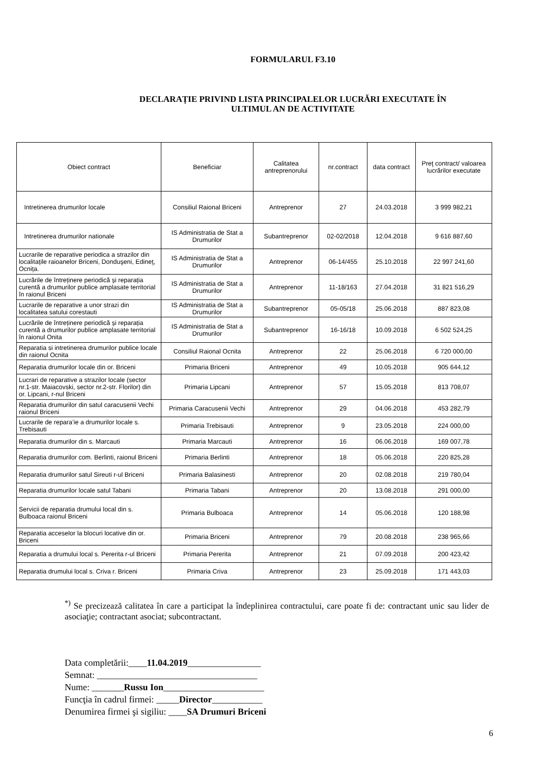FORMULARUL F3.10
DECLARAȚIE PRIVIND LISTA PRINCIPALELOR LUCRĂRI EXECUTATE ÎN
ULTIMUL AN DE ACTIVITATE
| Obiect contract | Beneficiar | Calitatea antreprenorului | nr.contract | data contract | Preţ contract/ valoarea lucrărilor executate |
| --- | --- | --- | --- | --- | --- |
| Intretinerea drumurilor locale | Consiliul Raional Briceni | Antreprenor | 27 | 24.03.2018 | 3 999 982,21 |
| Intretinerea drumurilor nationale | IS Administratia de Stat a Drumurilor | Subantreprenor | 02-02/2018 | 12.04.2018 | 9 616 887,60 |
| Lucrarile de reparative periodica a strazilor din localitațile raioanelor Briceni, Donduşeni, Edineţ, Ocnița. | IS Administratia de Stat a Drumurilor | Antreprenor | 06-14/455 | 25.10.2018 | 22 997 241,60 |
| Lucrările de întreținere periodică și reparația curentă a drumurilor publice amplasate territorial în raionul Briceni | IS Administratia de Stat a Drumurilor | Antreprenor | 11-18/163 | 27.04.2018 | 31 821 516,29 |
| Lucrarile de reparative a unor strazi din localitatea satului corestauti | IS Administratia de Stat a Drumurilor | Subantreprenor | 05-05/18 | 25.06.2018 | 887 823,08 |
| Lucrările de întreținere periodică și reparația curentă a drumurilor publice amplasate territorial în raionul Onita | IS Administratia de Stat a Drumurilor | Subantreprenor | 16-16/18 | 10.09.2018 | 6 502 524,25 |
| Reparatia si intretinerea drumurilor publice locale din raionul Ocnita | Consiliul Raional Ocnita | Antreprenor | 22 | 25.06.2018 | 6 720 000,00 |
| Reparatia drumurilor locale din or. Briceni | Primaria Briceni | Antreprenor | 49 | 10.05.2018 | 905 644,12 |
| Lucrari de reparative a strazilor locale (sector nr.1-str. Maiacovski, sector nr.2-str. Florilor) din or. Lipcani, r-nul Briceni | Primaria Lipcani | Antreprenor | 57 | 15.05.2018 | 813 708,07 |
| Reparatia drumurilor din satul caracusenii Vechi raionul Briceni | Primaria Caracusenii Vechi | Antreprenor | 29 | 04.06.2018 | 453 282,79 |
| Lucrarile de repara’ie a drumurilor locale s. Trebisauti | Primaria Trebisauti | Antreprenor | 9 | 23.05.2018 | 224 000,00 |
| Reparatia drumurilor din s. Marcauti | Primaria Marcauti | Antreprenor | 16 | 06.06.2018 | 169 007,78 |
| Reparatia drumurilor com. Berlinti, raionul Briceni | Primaria Berlinti | Antreprenor | 18 | 05.06.2018 | 220 825,28 |
| Reparatia drumurilor satul Sireuti r-ul Briceni | Primaria Balasinesti | Antreprenor | 20 | 02.08.2018 | 219 780,04 |
| Reparatia drumurilor locale satul Tabani | Primaria Tabani | Antreprenor | 20 | 13.08.2018 | 291 000,00 |
| Servicii de reparatia drumului local din s. Bulboaca raionul Briceni | Primaria Bulboaca | Antreprenor | 14 | 05.06.2018 | 120 188,98 |
| Reparatia acceselor la blocuri locative din or. Briceni | Primaria Briceni | Antreprenor | 79 | 20.08.2018 | 238 965,66 |
| Reparatia a drumului local s. Pererita r-ul Briceni | Primaria Pererita | Antreprenor | 21 | 07.09.2018 | 200 423,42 |
| Reparatia drumului local s. Criva r. Briceni | Primaria Criva | Antreprenor | 23 | 25.09.2018 | 171 443,03 |
<sup>*)</sup> Se precizează calitatea în care a participat la îndeplinirea contractului, care poate fi de: contractant unic sau lider de asociaţie; contractant asociat; subcontractant.
Data completării:____11.04.2019________________
Semnat: ___________________________________
Nume: _______Russu Ion______________________
Funcţia în cadrul firmei: _____Director___________
Denumirea firmei şi sigiliu: ____SA Drumuri Briceni
6